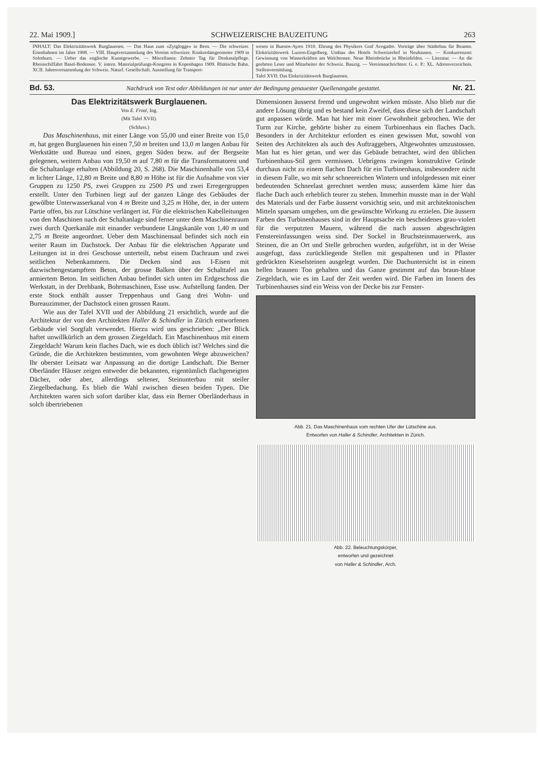22. Mai 1909.] SCHWEIZERISCHE BAUZEITUNG 263
INHALT: Das Elektrizitätswerk Burglauenen. — Das Haus zum «Zytglogge» in Bern. — Die schweizer. Eisenbahnen im Jahre 1908. — VIII. Hauptversammlung des Vereins schweizer. Konkordatsgeometer 1909 in Solothurn. — Ueber das englische Kunstgewerbe. — Miscellanea: Zehnter Tag für Denkmalpflege. Rheinschiffahrt Basel-Bodensee. V. intern. Materialprüfungs-Kongress in Kopenhagen 1909. Rhätische Bahn. XCII. Jahresversammlung der Schweiz. Naturf. Gesellschaft. Ausstellung für Transport-
wesen in Buenos-Ayres 1910. Ehrung des Physikers Graf Avogadro. Vorträge über Städtebau für Beamte. Elektrizitätswerk Luzern-Engelberg. Umbau des Hotels Schweizerhof in Neuhausen. — Konkurrenzen: Gewinnung von Wasserkräften am Walchensee. Neue Rheinbrücke in Rheinfelden. — Literatur. — An die geehrten Leser und Mitarbeiter der Schweiz. Bauztg. — Vereinsnachrichten: G. e. P.: XL. Adressverzeichnis. Stellenvermittlung.
Tafel XVII: Das Elektrizitätswerk Burglauenen.
Bd. 53. Nachdruck von Text oder Abbildungen ist nur unter der Bedingung genauester Quellenangabe gestattet. Nr. 21.
Das Elektrizitätswerk Burglauenen.
Von E. Froté, Ing.
(Mit Tafel XVII).
(Schluss.)
Das Maschinenhaus, mit einer Länge von 55,00 und einer Breite von 15,0 m, hat gegen Burglauenen hin einen 7,50 m breiten und 13,0 m langen Anbau für Werkstätte und Bureau und einen, gegen Süden bezw. auf der Bergseite gelegenen, weitern Anbau von 19,50 m auf 7,80 m für die Transformatoren und die Schaltanlage erhalten (Abbildung 20, S. 268). Die Maschinenhalle von 53,4 m lichter Länge, 12,80 m Breite und 8,80 m Höhe ist für die Aufnahme von vier Gruppen zu 1250 PS, zwei Gruppen zu 2500 PS und zwei Erregergruppen erstellt. Unter den Turbinen liegt auf der ganzen Länge des Gebäudes der gewölbte Unterwasserkanal von 4 m Breite und 3,25 m Höhe, der, in der untern Partie offen, bis zur Lütschine verlängert ist. Für die elektrischen Kabelleitungen von den Maschinen nach der Schaltanlage sind ferner unter dem Maschinenraum zwei durch Querkanäle mit einander verbundene Längskanäle von 1,40 m und 2,75 m Breite angeordnet. Ueber dem Maschinensaal befindet sich noch ein weiter Raum im Dachstock. Der Anbau für die elektrischen Apparate und Leitungen ist in drei Geschosse unterteilt, nebst einem Dachraum und zwei seitlichen Nebenkammern. Die Decken sind aus I-Eisen mit dazwischengestampftem Beton, der grosse Balken über der Schalttafel aus armiertem Beton. Im seitlichen Anbau befindet sich unten im Erdgeschoss die Werkstatt, in der Drehbank, Bohrmaschinen, Esse usw. Aufstellung fanden. Der erste Stock enthält ausser Treppenhaus und Gang drei Wohn- und Bureauzimmer, der Dachstock einen grossen Raum.
Wie aus der Tafel XVII und der Abbildung 21 ersichtlich, wurde auf die Architektur der von den Architekten Haller & Schindler in Zürich entworfenen Gebäude viel Sorgfalt verwendet. Hierzu wird uns geschrieben: „Der Blick haftet unwillkürlich an dem grossen Ziegeldach. Ein Maschinenhaus mit einem Ziegeldach! Warum kein flaches Dach, wie es doch üblich ist? Welches sind die Gründe, die die Architekten bestimmten, vom gewohnten Wege abzuweichen? Ihr oberster Leitsatz war Anpassung an die dortige Landschaft. Die Berner Oberländer Häuser zeigen entweder die bekannten, eigentümlich flachgeneigten Dächer, oder aber, allerdings seltener, Steinunterbau mit steiler Ziegelbedachung. Es blieb die Wahl zwischen diesen beiden Typen. Die Architekten waren sich sofort darüber klar, dass ein Berner Oberländerhaus in solch übertriebenen
Dimensionen äusserst fremd und ungewohnt wirken müsste. Also blieb nur die andere Lösung übrig und es bestand kein Zweifel, dass diese sich der Landschaft gut anpassen würde. Man hat hier mit einer Gewohnheit gebrochen. Wie der Turm zur Kirche, gehörte bisher zu einem Turbinenhaus ein flaches Dach. Besonders in der Architektur erfordert es einen gewissen Mut, sowohl von Seiten des Architekten als auch des Auftraggebers, Altgewohntes umzustossen. Man hat es hier getan, und wer das Gebäude betrachtet, wird den üblichen Turbinenhaus-Stil gern vermissen. Uebrigens zwingen konstruktive Gründe durchaus nicht zu einem flachen Dach für ein Turbinenhaus, insbesondere nicht in diesem Falle, wo mit sehr schneereichen Wintern und infolgedessen mit einer bedeutenden Schneelast gerechnet werden muss; ausserdem käme hier das flache Dach auch erheblich teurer zu stehen. Immerhin musste man in der Wahl des Materials und der Farbe äusserst vorsichtig sein, und mit architektonischen Mitteln sparsam umgehen, um die gewünschte Wirkung zu erzielen. Die äussern Farben des Turbinenhauses sind in der Hauptsache ein bescheidenes grau-violett für die verputzten Mauern, während die nach aussen abgeschrägten Fenstereinfassungen weiss sind. Der Sockel in Bruchsteinmauerwerk, aus Steinen, die an Ort und Stelle gebrochen wurden, aufgeführt, ist in der Weise ausgefugt, dass zurückliegende Stellen mit gespaltenen und in Pflaster gedrückten Kieselsteinen ausgelegt wurden. Die Dachuntersicht ist in einem hellen braunen Ton gehalten und das Ganze gestimmt auf das braun-blaue Ziegeldach, wie es im Lauf der Zeit werden wird. Die Farben im Innern des Turbinenhauses sind ein Weiss von der Decke bis zur Fenster-
Abb. 21. Das Maschinenhaus vom rechten Ufer der Lütschine aus.
Entworfen von Haller & Schindler, Architekten in Zürich.
Abb. 22. Beleuchtungskörper,
entworfen und gezeichnet
von Haller & Schindler, Arch.